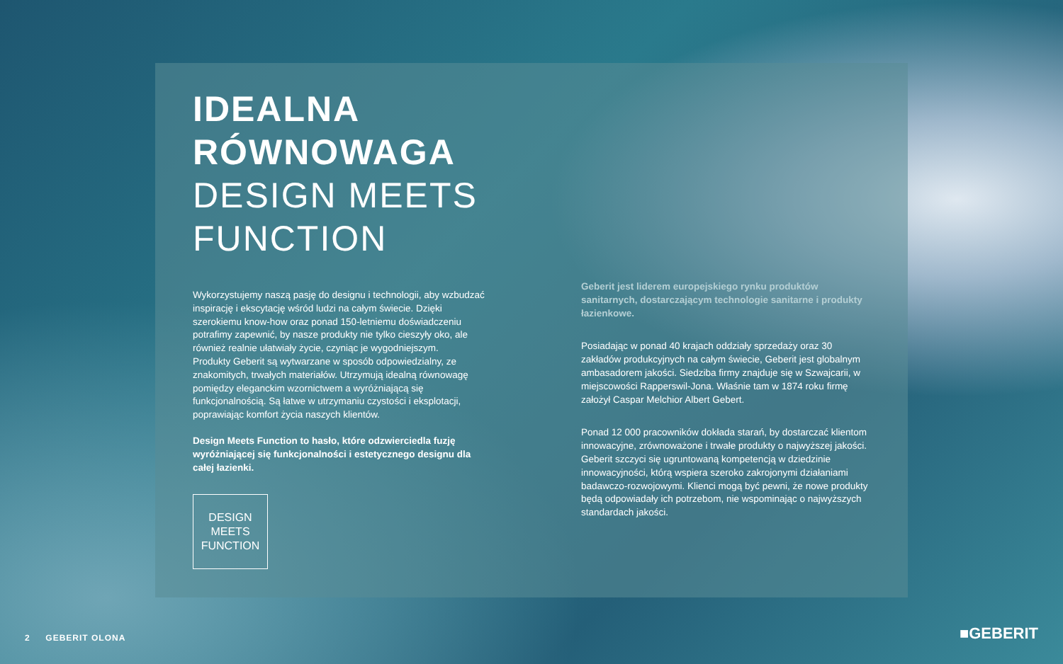IDEALNA
RÓWNOWAGA
DESIGN MEETS FUNCTION
Wykorzystujemy naszą pasję do designu i technologii, aby wzbudzać inspirację i ekscytację wśród ludzi na całym świecie. Dzięki szerokiemu know-how oraz ponad 150-letniemu doświadczeniu potrafimy zapewnić, by nasze produkty nie tylko cieszyły oko, ale również realnie ułatwiały życie, czyniąc je wygodniejszym.
Produkty Geberit są wytwarzane w sposób odpowiedzialny, ze znakomitych, trwałych materiałów. Utrzymują idealną równowagę pomiędzy eleganckim wzornictwem a wyróżniającą się funkcjonalnością. Są łatwe w utrzymaniu czystości i eksplotacji, poprawiając komfort życia naszych klientów.
Design Meets Function to hasło, które odzwierciedla fuzję wyróżniającej się funkcjonalności i estetycznego designu dla całej łazienki.
DESIGN
MEETS
FUNCTION
Geberit jest liderem europejskiego rynku produktów sanitarnych, dostarczającym technologie sanitarne i produkty łazienkowe.
Posiadając w ponad 40 krajach oddziały sprzedaży oraz 30 zakładów produkcyjnych na całym świecie, Geberit jest globalnym ambasadorem jakości. Siedziba firmy znajduje się w Szwajcarii, w miejscowości Rapperswil-Jona. Właśnie tam w 1874 roku firmę założył Caspar Melchior Albert Gebert.
Ponad 12 000 pracowników dokłada starań, by dostarczać klientom innowacyjne, zrównoważone i trwałe produkty o najwyższej jakości. Geberit szczyci się ugruntowaną kompetencją w dziedzinie innowacyjności, którą wspiera szeroko zakrojonymi działaniami badawczo-rozwojowymi. Klienci mogą być pewni, że nowe produkty będą odpowiadały ich potrzebom, nie wspominając o najwyższych standardach jakości.
2 GEBERIT OLONA ■GEBERIT